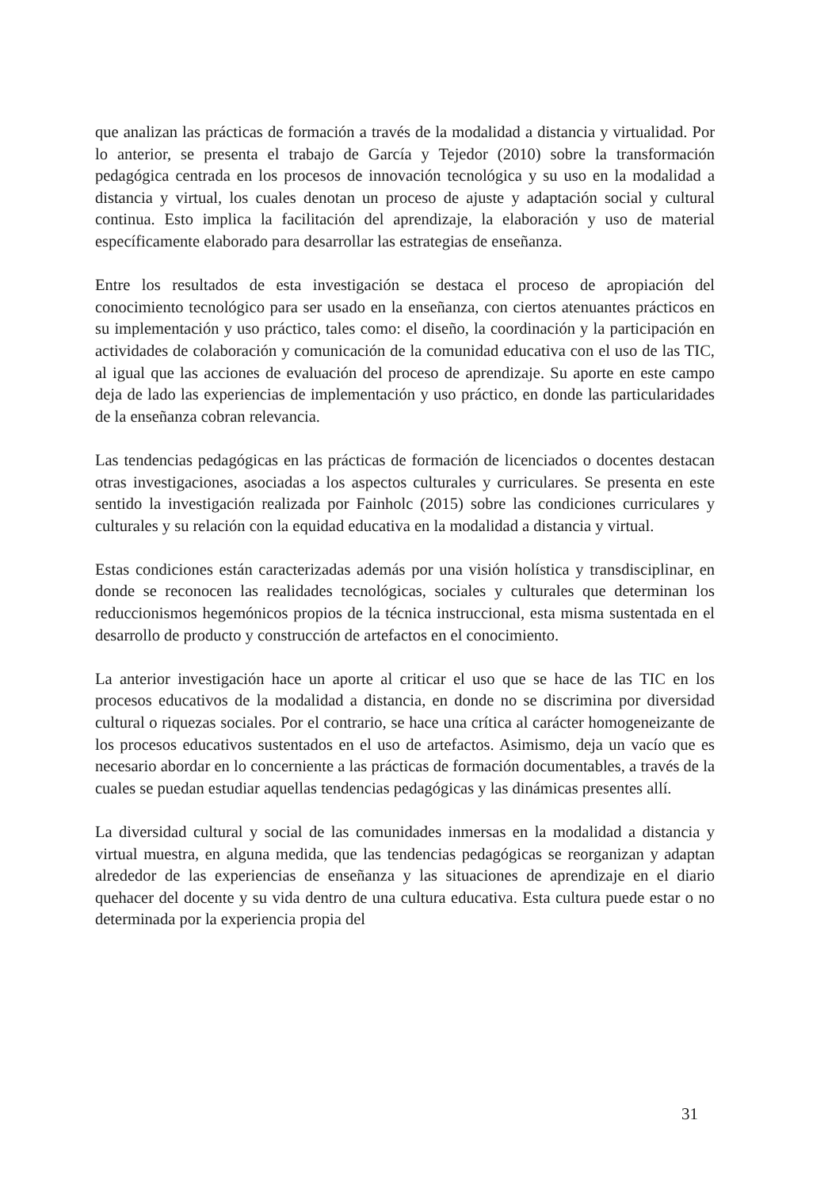que analizan las prácticas de formación a través de la modalidad a distancia y virtualidad. Por lo anterior, se presenta el trabajo de García y Tejedor (2010) sobre la transformación pedagógica centrada en los procesos de innovación tecnológica y su uso en la modalidad a distancia y virtual, los cuales denotan un proceso de ajuste y adaptación social y cultural continua. Esto implica la facilitación del aprendizaje, la elaboración y uso de material específicamente elaborado para desarrollar las estrategias de enseñanza.
Entre los resultados de esta investigación se destaca el proceso de apropiación del conocimiento tecnológico para ser usado en la enseñanza, con ciertos atenuantes prácticos en su implementación y uso práctico, tales como: el diseño, la coordinación y la participación en actividades de colaboración y comunicación de la comunidad educativa con el uso de las TIC, al igual que las acciones de evaluación del proceso de aprendizaje. Su aporte en este campo deja de lado las experiencias de implementación y uso práctico, en donde las particularidades de la enseñanza cobran relevancia.
Las tendencias pedagógicas en las prácticas de formación de licenciados o docentes destacan otras investigaciones, asociadas a los aspectos culturales y curriculares. Se presenta en este sentido la investigación realizada por Fainholc (2015) sobre las condiciones curriculares y culturales y su relación con la equidad educativa en la modalidad a distancia y virtual.
Estas condiciones están caracterizadas además por una visión holística y transdisciplinar, en donde se reconocen las realidades tecnológicas, sociales y culturales que determinan los reduccionismos hegemónicos propios de la técnica instruccional, esta misma sustentada en el desarrollo de producto y construcción de artefactos en el conocimiento.
La anterior investigación hace un aporte al criticar el uso que se hace de las TIC en los procesos educativos de la modalidad a distancia, en donde no se discrimina por diversidad cultural o riquezas sociales. Por el contrario, se hace una crítica al carácter homogeneizante de los procesos educativos sustentados en el uso de artefactos. Asimismo, deja un vacío que es necesario abordar en lo concerniente a las prácticas de formación documentables, a través de la cuales se puedan estudiar aquellas tendencias pedagógicas y las dinámicas presentes allí.
La diversidad cultural y social de las comunidades inmersas en la modalidad a distancia y virtual muestra, en alguna medida, que las tendencias pedagógicas se reorganizan y adaptan alrededor de las experiencias de enseñanza y las situaciones de aprendizaje en el diario quehacer del docente y su vida dentro de una cultura educativa. Esta cultura puede estar o no determinada por la experiencia propia del
31